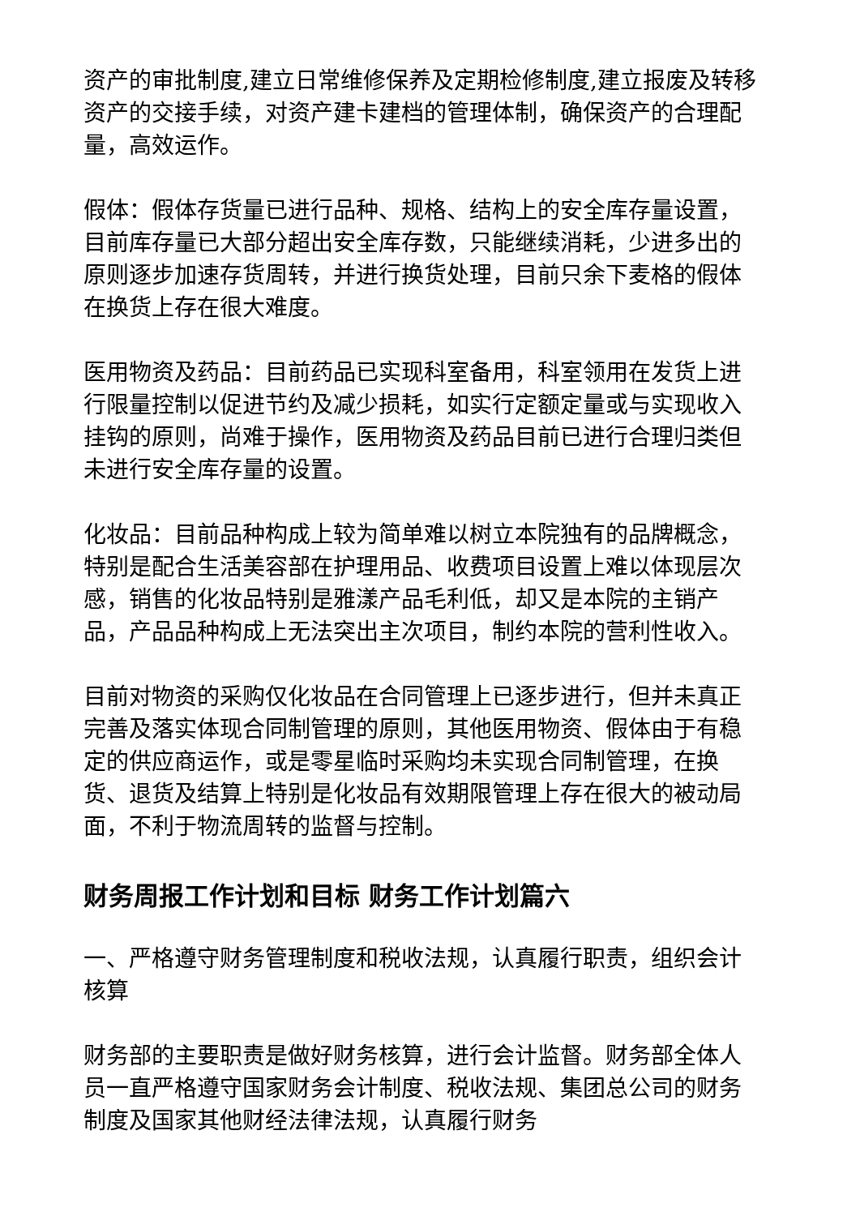资产的审批制度,建立日常维修保养及定期检修制度,建立报废及转移资产的交接手续，对资产建卡建档的管理体制，确保资产的合理配量，高效运作。
假体：假体存货量已进行品种、规格、结构上的安全库存量设置，目前库存量已大部分超出安全库存数，只能继续消耗，少进多出的原则逐步加速存货周转，并进行换货处理，目前只余下麦格的假体在换货上存在很大难度。
医用物资及药品：目前药品已实现科室备用，科室领用在发货上进行限量控制以促进节约及减少损耗，如实行定额定量或与实现收入挂钩的原则，尚难于操作，医用物资及药品目前已进行合理归类但未进行安全库存量的设置。
化妆品：目前品种构成上较为简单难以树立本院独有的品牌概念，特别是配合生活美容部在护理用品、收费项目设置上难以体现层次感，销售的化妆品特别是雅漾产品毛利低，却又是本院的主销产品，产品品种构成上无法突出主次项目，制约本院的营利性收入。
目前对物资的采购仅化妆品在合同管理上已逐步进行，但并未真正完善及落实体现合同制管理的原则，其他医用物资、假体由于有稳定的供应商运作，或是零星临时采购均未实现合同制管理，在换货、退货及结算上特别是化妆品有效期限管理上存在很大的被动局面，不利于物流周转的监督与控制。
财务周报工作计划和目标 财务工作计划篇六
一、严格遵守财务管理制度和税收法规，认真履行职责，组织会计核算
财务部的主要职责是做好财务核算，进行会计监督。财务部全体人员一直严格遵守国家财务会计制度、税收法规、集团总公司的财务制度及国家其他财经法律法规，认真履行财务